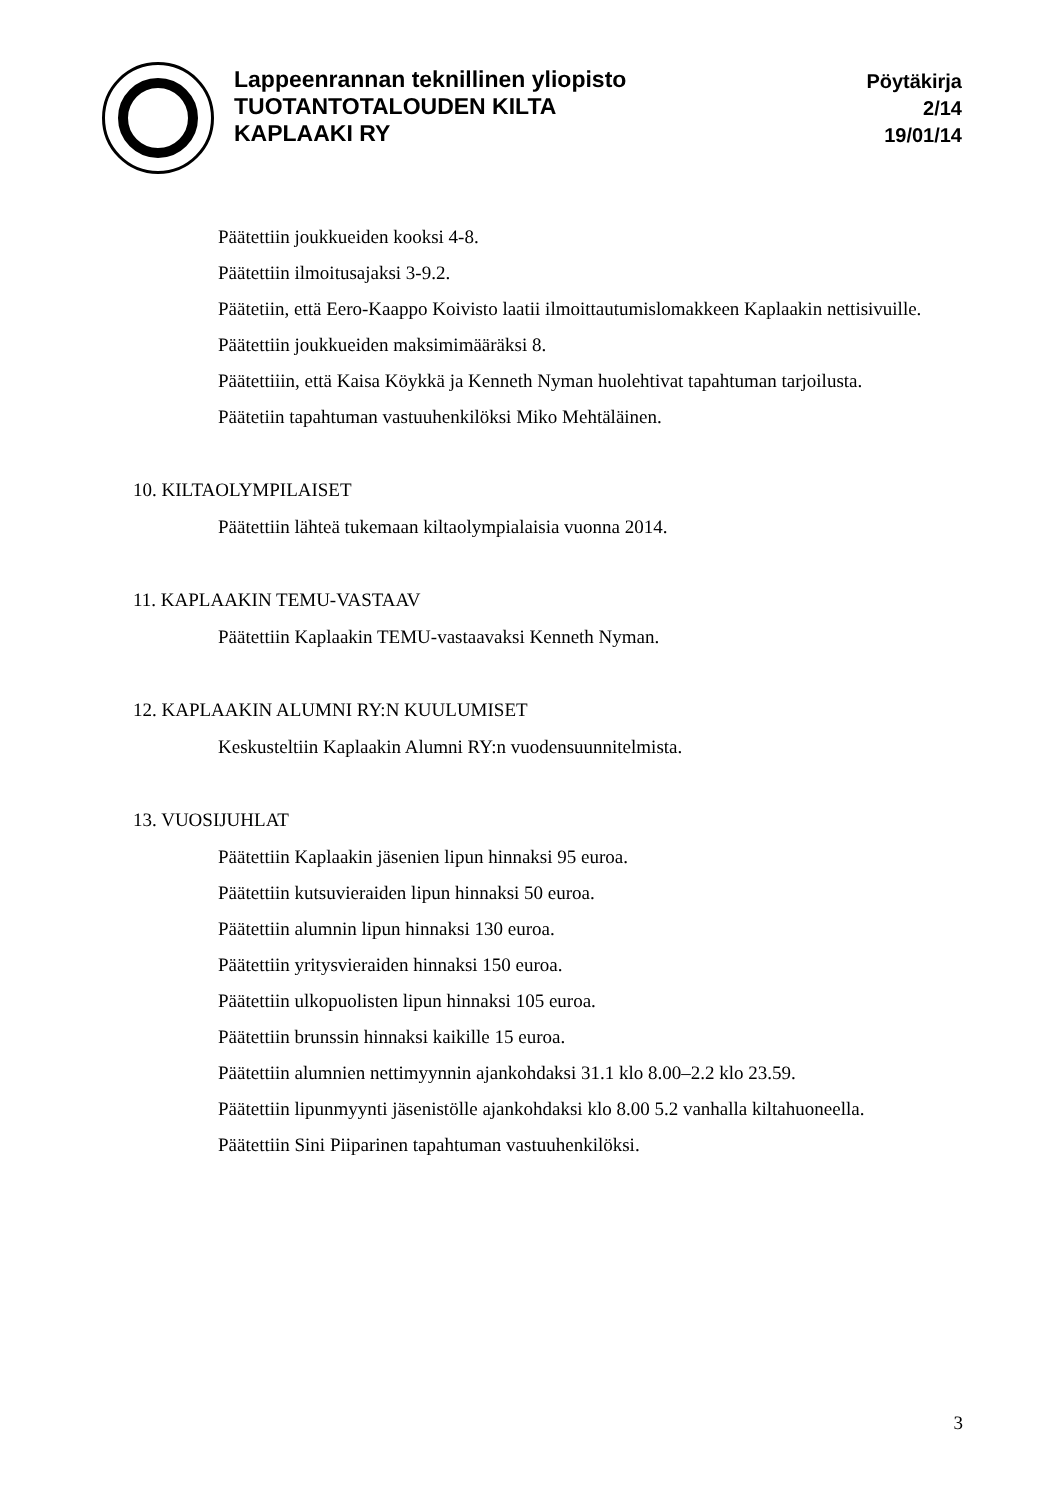Lappeenrannan teknillinen yliopisto
TUOTANTOTALOUDEN KILTA
KAPLAAKI RY
Pöytäkirja
2/14
19/01/14
Päätettiin joukkueiden kooksi 4-8.
Päätettiin ilmoitusajaksi 3-9.2.
Päätetiin, että Eero-Kaappo Koivisto laatii ilmoittautumislomakkeen Kaplaakin nettisivuille.
Päätettiin joukkueiden maksimimääräksi 8.
Päätettiiin, että Kaisa Köykkä ja Kenneth Nyman huolehtivat tapahtuman tarjoilusta.
Päätetiin tapahtuman vastuuhenkilöksi Miko Mehtäläinen.
10. KILTAOLYMPILAISET
Päätettiin lähteä tukemaan kiltaolympialaisia vuonna 2014.
11. KAPLAAKIN TEMU-VASTAAV
Päätettiin Kaplaakin TEMU-vastaavaksi Kenneth Nyman.
12. KAPLAAKIN ALUMNI RY:N KUULUMISET
Keskusteltiin Kaplaakin Alumni RY:n vuodensuunnitelmista.
13. VUOSIJUHLAT
Päätettiin Kaplaakin jäsenien lipun hinnaksi 95 euroa.
Päätettiin kutsuvieraiden lipun hinnaksi 50 euroa.
Päätettiin alumnin lipun hinnaksi 130 euroa.
Päätettiin yritysvieraiden hinnaksi 150 euroa.
Päätettiin ulkopuolisten lipun hinnaksi 105 euroa.
Päätettiin brunssin hinnaksi kaikille 15 euroa.
Päätettiin alumnien nettimyynnin ajankohdaksi 31.1 klo 8.00–2.2 klo 23.59.
Päätettiin lipunmyynti jäsenistölle ajankohdaksi klo 8.00 5.2 vanhalla kiltahuoneella.
Päätettiin Sini Piiparinen tapahtuman vastuuhenkilöksi.
3